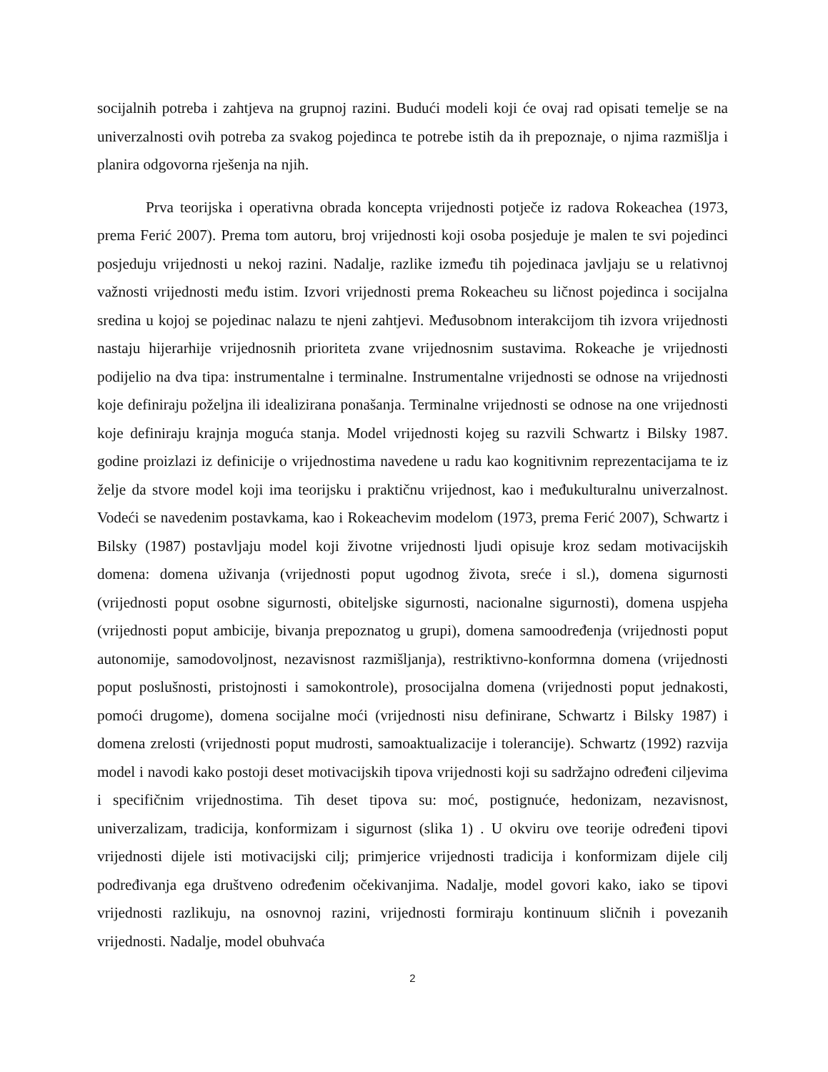socijalnih potreba i zahtjeva na grupnoj razini. Budući modeli koji će ovaj rad opisati temelje se na univerzalnosti ovih potreba za svakog pojedinca te potrebe istih da ih prepoznaje, o njima razmišlja i planira odgovorna rješenja na njih.
Prva teorijska i operativna obrada koncepta vrijednosti potječe iz radova Rokeachea (1973, prema Ferić 2007). Prema tom autoru, broj vrijednosti koji osoba posjeduje je malen te svi pojedinci posjeduju vrijednosti u nekoj razini. Nadalje, razlike između tih pojedinaca javljaju se u relativnoj važnosti vrijednosti među istim. Izvori vrijednosti prema Rokeacheu su ličnost pojedinca i socijalna sredina u kojoj se pojedinac nalazu te njeni zahtjevi. Međusobnom interakcijom tih izvora vrijednosti nastaju hijerarhije vrijednosnih prioriteta zvane vrijednosnim sustavima. Rokeache je vrijednosti podijelio na dva tipa: instrumentalne i terminalne. Instrumentalne vrijednosti se odnose na vrijednosti koje definiraju poželjna ili idealizirana ponašanja. Terminalne vrijednosti se odnose na one vrijednosti koje definiraju krajnja moguća stanja. Model vrijednosti kojeg su razvili Schwartz i Bilsky 1987. godine proizlazi iz definicije o vrijednostima navedene u radu kao kognitivnim reprezentacijama te iz želje da stvore model koji ima teorijsku i praktičnu vrijednost, kao i međukulturalnu univerzalnost. Vodeći se navedenim postavkama, kao i Rokeachevim modelom (1973, prema Ferić 2007), Schwartz i Bilsky (1987) postavljaju model koji životne vrijednosti ljudi opisuje kroz sedam motivacijskih domena: domena uživanja (vrijednosti poput ugodnog života, sreće i sl.), domena sigurnosti (vrijednosti poput osobne sigurnosti, obiteljske sigurnosti, nacionalne sigurnosti), domena uspjeha (vrijednosti poput ambicije, bivanja prepoznatog u grupi), domena samoodređenja (vrijednosti poput autonomije, samodovoljnost, nezavisnost razmišljanja), restriktivno-konformna domena (vrijednosti poput poslušnosti, pristojnosti i samokontrole), prosocijalna domena (vrijednosti poput jednakosti, pomoći drugome), domena socijalne moći (vrijednosti nisu definirane, Schwartz i Bilsky 1987) i domena zrelosti (vrijednosti poput mudrosti, samoaktualizacije i tolerancije). Schwartz (1992) razvija model i navodi kako postoji deset motivacijskih tipova vrijednosti koji su sadržajno određeni ciljevima i specifičnim vrijednostima. Tih deset tipova su: moć, postignuće, hedonizam, nezavisnost, univerzalizam, tradicija, konformizam i sigurnost (slika 1) . U okviru ove teorije određeni tipovi vrijednosti dijele isti motivacijski cilj; primjerice vrijednosti tradicija i konformizam dijele cilj podređivanja ega društveno određenim očekivanjima. Nadalje, model govori kako, iako se tipovi vrijednosti razlikuju, na osnovnoj razini, vrijednosti formiraju kontinuum sličnih i povezanih vrijednosti. Nadalje, model obuhvaća
2